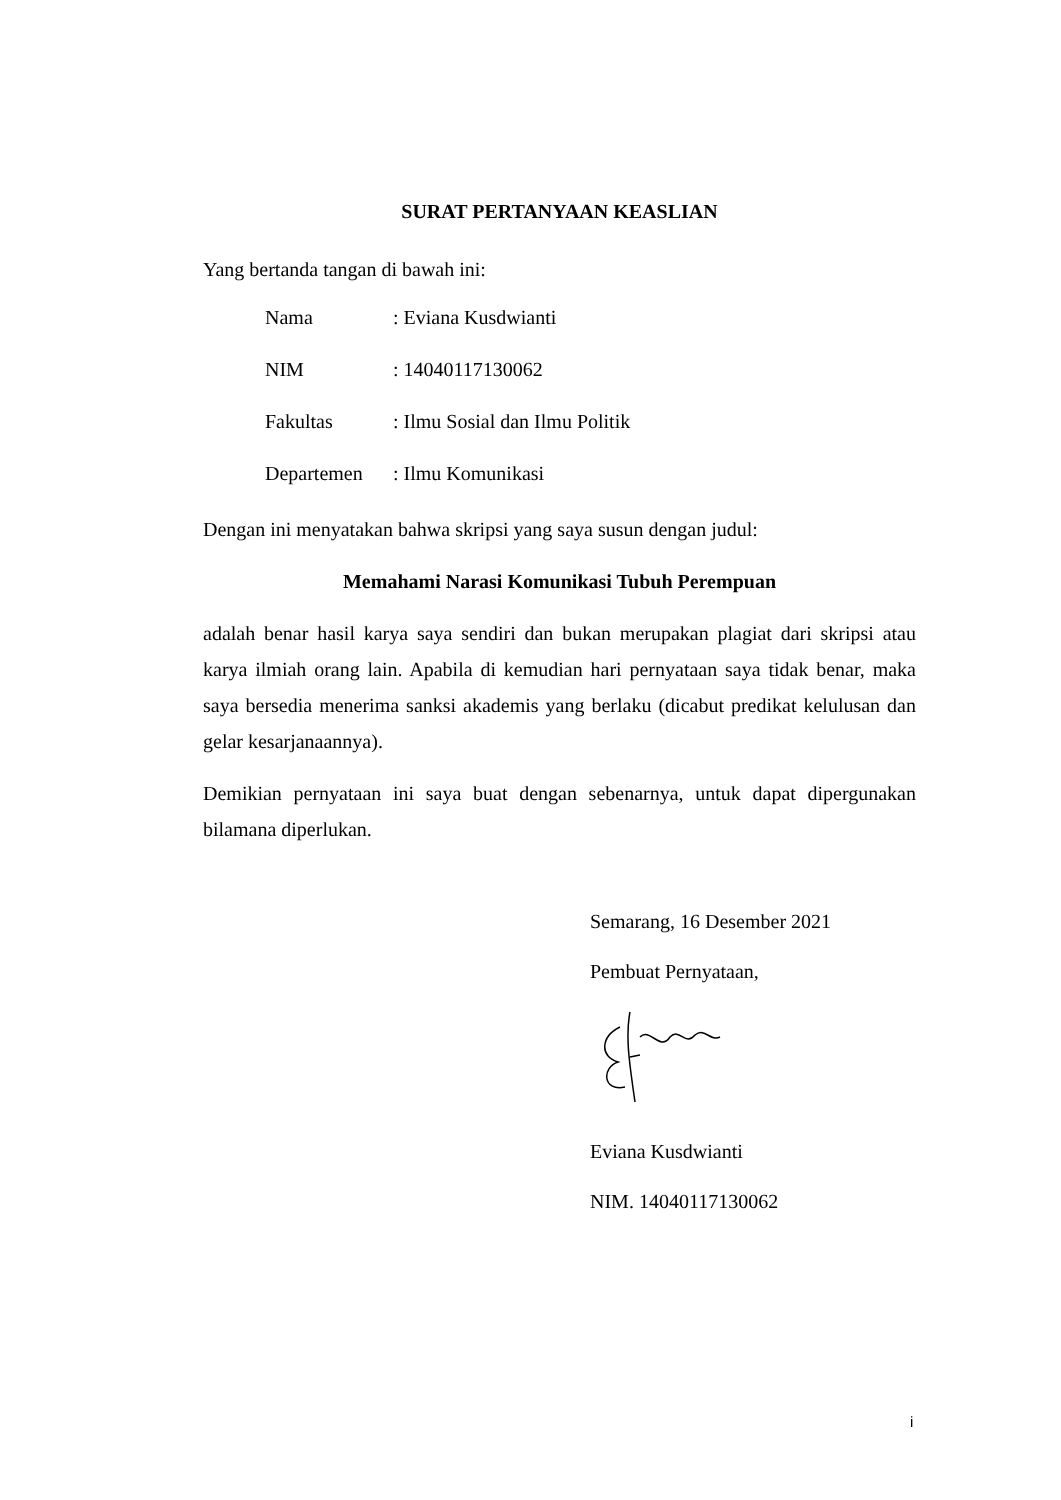SURAT PERTANYAAN KEASLIAN
Yang bertanda tangan di bawah ini:
| Nama | : Eviana Kusdwianti |
| NIM | : 14040117130062 |
| Fakultas | : Ilmu Sosial dan Ilmu Politik |
| Departemen | : Ilmu Komunikasi |
Dengan ini menyatakan bahwa skripsi yang saya susun dengan judul:
Memahami Narasi Komunikasi Tubuh Perempuan
adalah benar hasil karya saya sendiri dan bukan merupakan plagiat dari skripsi atau karya ilmiah orang lain. Apabila di kemudian hari pernyataan saya tidak benar, maka saya bersedia menerima sanksi akademis yang berlaku (dicabut predikat kelulusan dan gelar kesarjanaannya).
Demikian pernyataan ini saya buat dengan sebenarnya, untuk dapat dipergunakan bilamana diperlukan.
Semarang, 16 Desember 2021
Pembuat Pernyataan,
Eviana Kusdwianti
NIM. 14040117130062
i